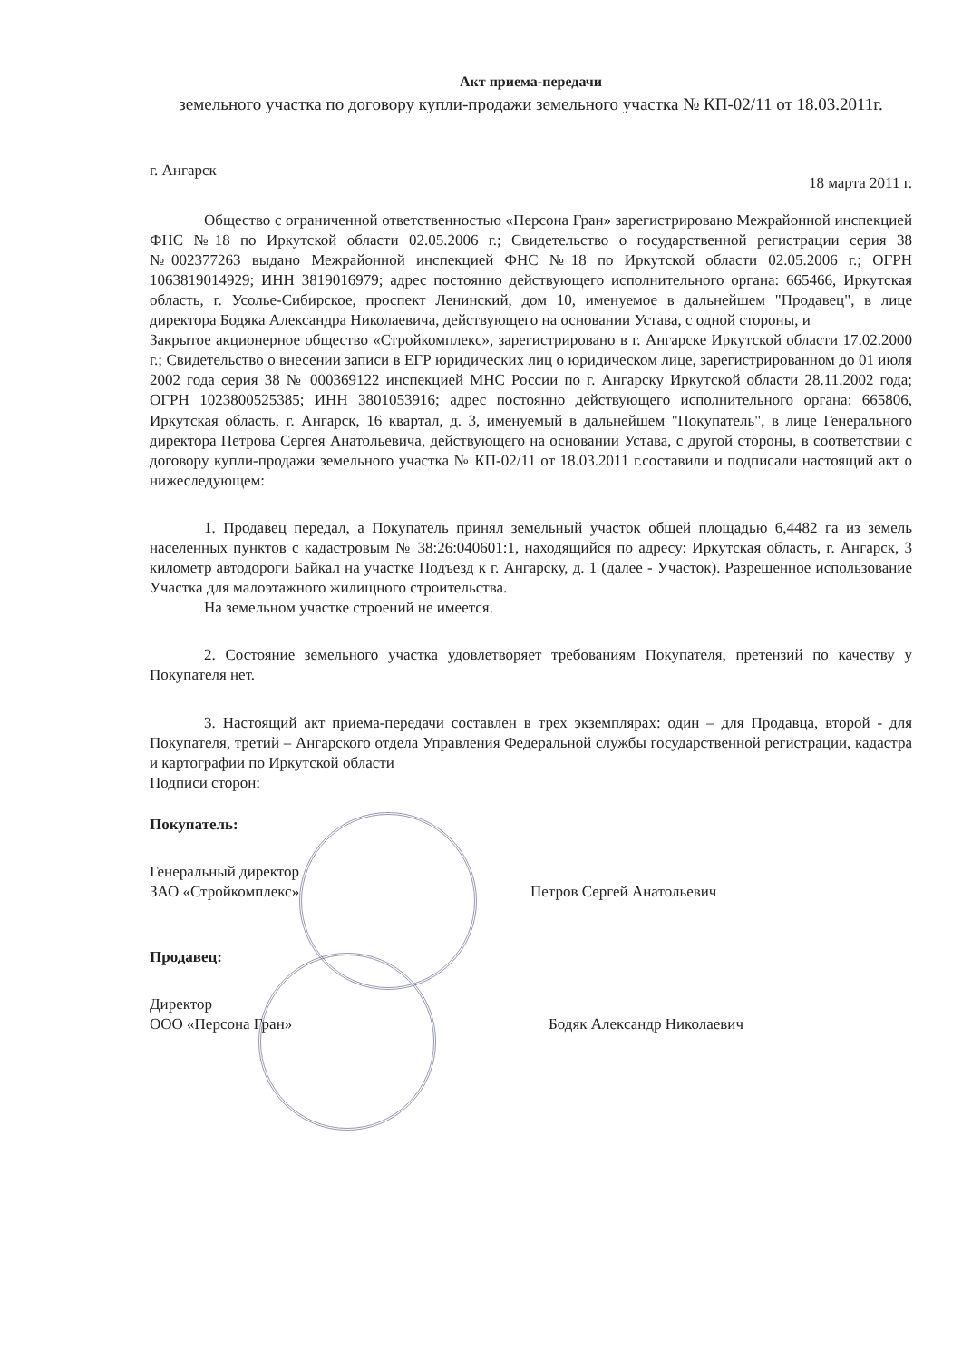Акт приема-передачи
земельного участка по договору купли-продажи земельного участка № КП-02/11 от 18.03.2011г.
г. Ангарск 18 марта 2011 г.
Общество с ограниченной ответственностью «Персона Гран» зарегистрировано Межрайонной инспекцией ФНС №18 по Иркутской области 02.05.2006 г.; Свидетельство о государственной регистрации серия 38 №002377263 выдано Межрайонной инспекцией ФНС №18 по Иркутской области 02.05.2006 г.; ОГРН 1063819014929; ИНН 3819016979; адрес постоянно действующего исполнительного органа: 665466, Иркутская область, г. Усолье-Сибирское, проспект Ленинский, дом 10, именуемое в дальнейшем "Продавец", в лице директора Бодяка Александра Николаевича, действующего на основании Устава, с одной стороны, и
Закрытое акционерное общество «Стройкомплекс», зарегистрировано в г. Ангарске Иркутской области 17.02.2000 г.; Свидетельство о внесении записи в ЕГР юридических лиц о юридическом лице, зарегистрированном до 01 июля 2002 года серия 38 № 000369122 инспекцией МНС России по г. Ангарску Иркутской области 28.11.2002 года; ОГРН 1023800525385; ИНН 3801053916; адрес постоянно действующего исполнительного органа: 665806, Иркутская область, г. Ангарск, 16 квартал, д. 3, именуемый в дальнейшем "Покупатель", в лице Генерального директора Петрова Сергея Анатольевича, действующего на основании Устава, с другой стороны, в соответствии с договору купли-продажи земельного участка № КП-02/11 от 18.03.2011 г.составили и подписали настоящий акт о нижеследующем:
1. Продавец передал, а Покупатель принял земельный участок общей площадью 6,4482 га из земель населенных пунктов с кадастровым № 38:26:040601:1, находящийся по адресу: Иркутская область, г. Ангарск, 3 километр автодороги Байкал на участке Подъезд к г. Ангарску, д. 1 (далее - Участок). Разрешенное использование Участка для малоэтажного жилищного строительства.
На земельном участке строений не имеется.
2. Состояние земельного участка удовлетворяет требованиям Покупателя, претензий по качеству у Покупателя нет.
3. Настоящий акт приема-передачи составлен в трех экземплярах: один – для Продавца, второй - для Покупателя, третий – Ангарского отдела Управления Федеральной службы государственной регистрации, кадастра и картографии по Иркутской области
Подписи сторон:
Покупатель:
Генеральный директор
ЗАО «Стройкомплекс»
Петров Сергей Анатольевич
Продавец:
Директор
ООО «Персона Гран»
Бодяк Александр Николаевич